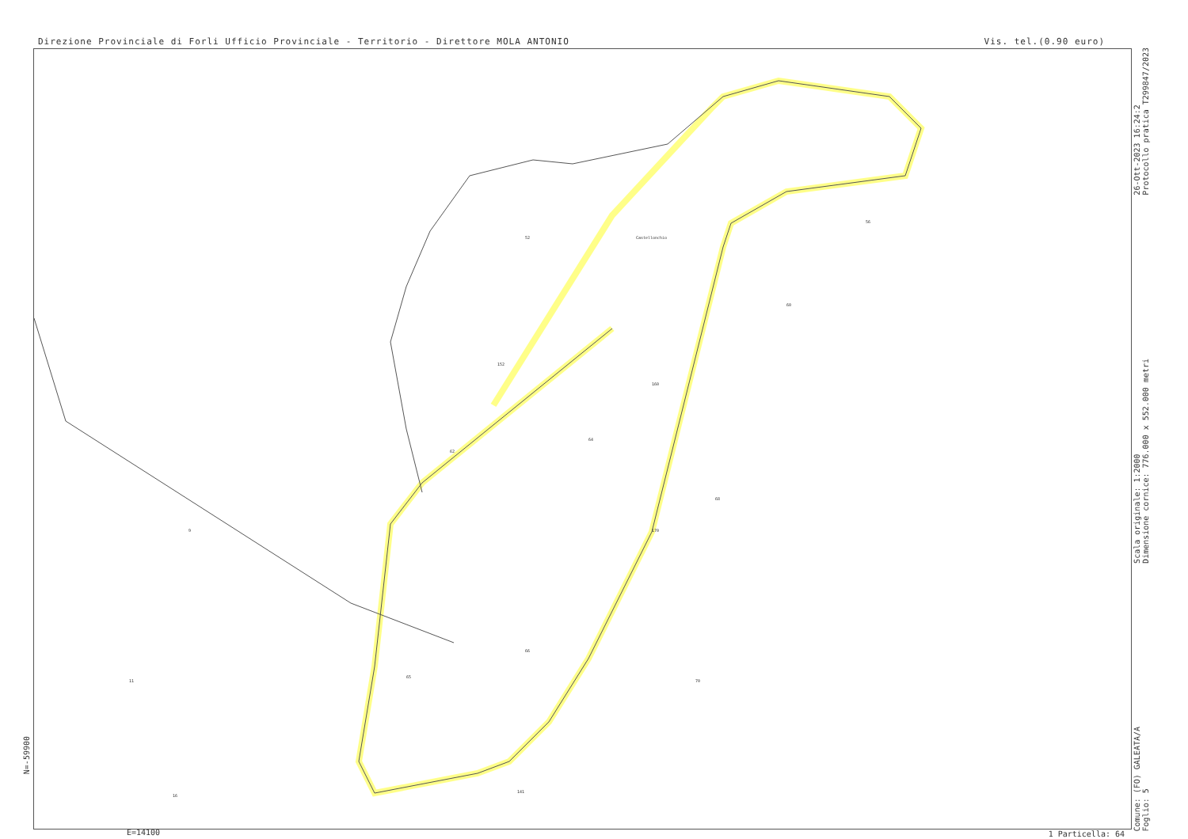Direzione Provinciale di Forli Ufficio Provinciale - Territorio - Direttore MOLA ANTONIO Vis. tel.(0.90 euro)
Castellonchio
62
65
66
170
68
70
9
11
16
141
64
52
152
160
60
56
26-Ott-2023 16:24:2
Protocollo pratica T299847/2023
Scala originale: 1:2000
Dimensione cornice: 776.000 x 552.000 metri
Comune: (FO) GALEATA/A
Foglio: 5
N=-59900
E=14100 1 Particella: 64